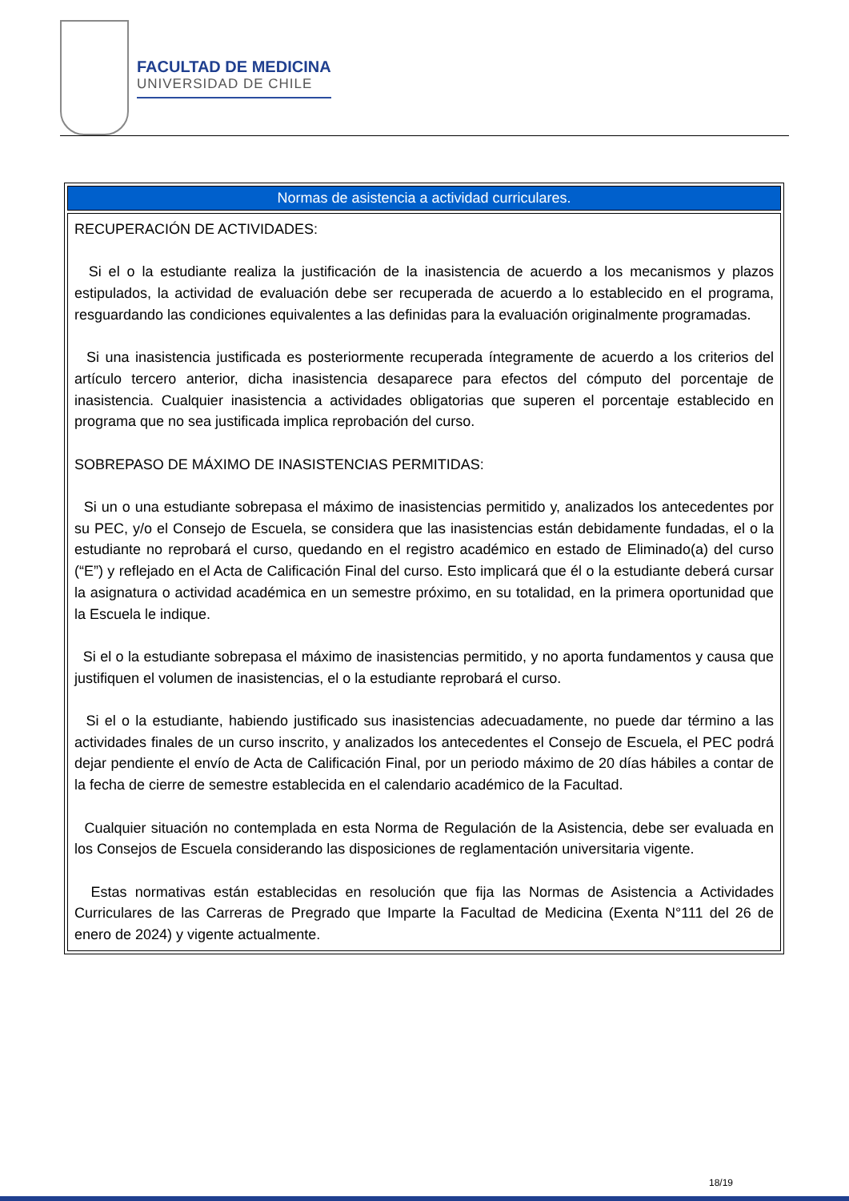FACULTAD DE MEDICINA
UNIVERSIDAD DE CHILE
| Normas de asistencia a actividad curriculares. |
| --- |
| RECUPERACIÓN DE ACTIVIDADES: Si el o la estudiante realiza la justificación de la inasistencia de acuerdo a los mecanismos y plazos estipulados, la actividad de evaluación debe ser recuperada de acuerdo a lo establecido en el programa, resguardando las condiciones equivalentes a las definidas para la evaluación originalmente programadas. Si una inasistencia justificada es posteriormente recuperada íntegramente de acuerdo a los criterios del artículo tercero anterior, dicha inasistencia desaparece para efectos del cómputo del porcentaje de inasistencia. Cualquier inasistencia a actividades obligatorias que superen el porcentaje establecido en programa que no sea justificada implica reprobación del curso. SOBREPASO DE MÁXIMO DE INASISTENCIAS PERMITIDAS: Si un o una estudiante sobrepasa el máximo de inasistencias permitido y, analizados los antecedentes por su PEC, y/o el Consejo de Escuela, se considera que las inasistencias están debidamente fundadas, el o la estudiante no reprobará el curso, quedando en el registro académico en estado de Eliminado(a) del curso (“E”) y reflejado en el Acta de Calificación Final del curso. Esto implicará que él o la estudiante deberá cursar la asignatura o actividad académica en un semestre próximo, en su totalidad, en la primera oportunidad que la Escuela le indique. Si el o la estudiante sobrepasa el máximo de inasistencias permitido, y no aporta fundamentos y causa que justifiquen el volumen de inasistencias, el o la estudiante reprobará el curso. Si el o la estudiante, habiendo justificado sus inasistencias adecuadamente, no puede dar término a las actividades finales de un curso inscrito, y analizados los antecedentes el Consejo de Escuela, el PEC podrá dejar pendiente el envío de Acta de Calificación Final, por un periodo máximo de 20 días hábiles a contar de la fecha de cierre de semestre establecida en el calendario académico de la Facultad. Cualquier situación no contemplada en esta Norma de Regulación de la Asistencia, debe ser evaluada en los Consejos de Escuela considerando las disposiciones de reglamentación universitaria vigente. Estas normativas están establecidas en resolución que fija las Normas de Asistencia a Actividades Curriculares de las Carreras de Pregrado que Imparte la Facultad de Medicina (Exenta N°111 del 26 de enero de 2024) y vigente actualmente. |
18/19